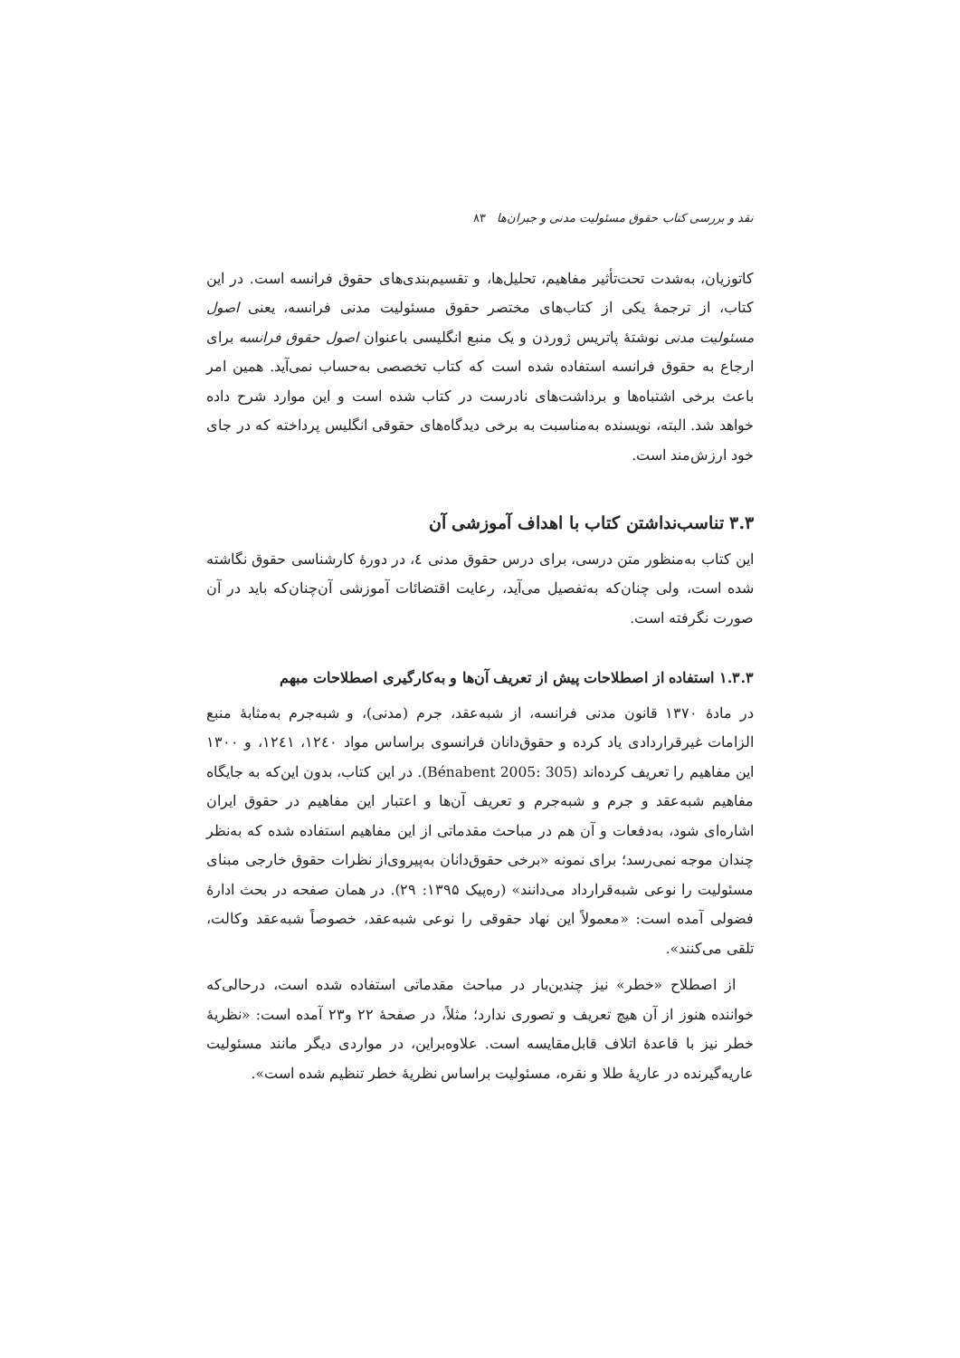نقد و بررسی کتاب حقوق مسئولیت مدنی و جبران‌ها ۸۳
کاتوزیان، به‌شدت تحت‌تأثیر مفاهیم، تحلیل‌ها، و تقسیم‌بندی‌های حقوق فرانسه است. در این کتاب، از ترجمهٔ یکی از کتاب‌های مختصر حقوق مسئولیت مدنی فرانسه، یعنی اصول مسئولیت مدنی نوشتهٔ پاتریس ژوردن و یک منبع انگلیسی باعنوان اصول حقوق فرانسه برای ارجاع به حقوق فرانسه استفاده شده است که کتاب تخصصی به‌حساب نمی‌آید. همین امر باعث برخی اشتباه‌ها و برداشت‌های نادرست در کتاب شده است و این موارد شرح داده خواهد شد. البته، نویسنده به‌مناسبت به برخی دیدگاه‌های حقوقی انگلیس پرداخته که در جای خود ارزش‌مند است.
۳.۳ تناسب‌نداشتن کتاب با اهداف آموزشی آن
این کتاب به‌منظور متن درسی، برای درس حقوق مدنی ٤، در دورهٔ کارشناسی حقوق نگاشته شده است، ولی چنان‌که به‌تفصیل می‌آید، رعایت اقتضائات آموزشی آن‌چنان‌که باید در آن صورت نگرفته است.
۱.۳.۳ استفاده از اصطلاحات پیش از تعریف آن‌ها و به‌کارگیری اصطلاحات مبهم
در مادهٔ ۱۳۷۰ قانون مدنی فرانسه، از شبه‌عقد، جرم (مدنی)، و شبه‌جرم به‌مثابهٔ منبع الزامات غیرقراردادی یاد کرده و حقوق‌دانان فرانسوی براساس مواد ۱۲٤۰، ۱۲٤۱، و ۱۳۰۰ این مفاهیم را تعریف کرده‌اند (Bénabent 2005: 305). در این کتاب، بدون این‌که به جایگاه مفاهیم شبه‌عقد و جرم و شبه‌جرم و تعریف آن‌ها و اعتبار این مفاهیم در حقوق ایران اشاره‌ای شود، به‌دفعات و آن هم در مباحث مقدماتی از این مفاهیم استفاده شده که به‌نظر چندان موجه نمی‌رسد؛ برای نمونه «برخی حقوق‌دانان به‌پیروی‌از نظرات حقوق خارجی مبنای مسئولیت را نوعی شبه‌قرارداد می‌دانند» (ره‌پیک ۱۳۹۵: ۲۹). در همان صفحه در بحث ادارهٔ فضولی آمده است: «معمولاً این نهاد حقوقی را نوعی شبه‌عقد، خصوصاً شبه‌عقد وکالت، تلقی می‌کنند».
از اصطلاح «خطر» نیز چندین‌بار در مباحث مقدماتی استفاده شده است، درحالی‌که خواننده هنوز از آن هیچ تعریف و تصوری ندارد؛ مثلاً، در صفحهٔ ۲۲ و۲۳ آمده است: «نظریهٔ خطر نیز با قاعدهٔ اتلاف قابل‌مقایسه است. علاوه‌براین، در مواردی دیگر مانند مسئولیت عاریه‌گیرنده در عاریهٔ طلا و نقره، مسئولیت براساس نظریهٔ خطر تنظیم شده است».